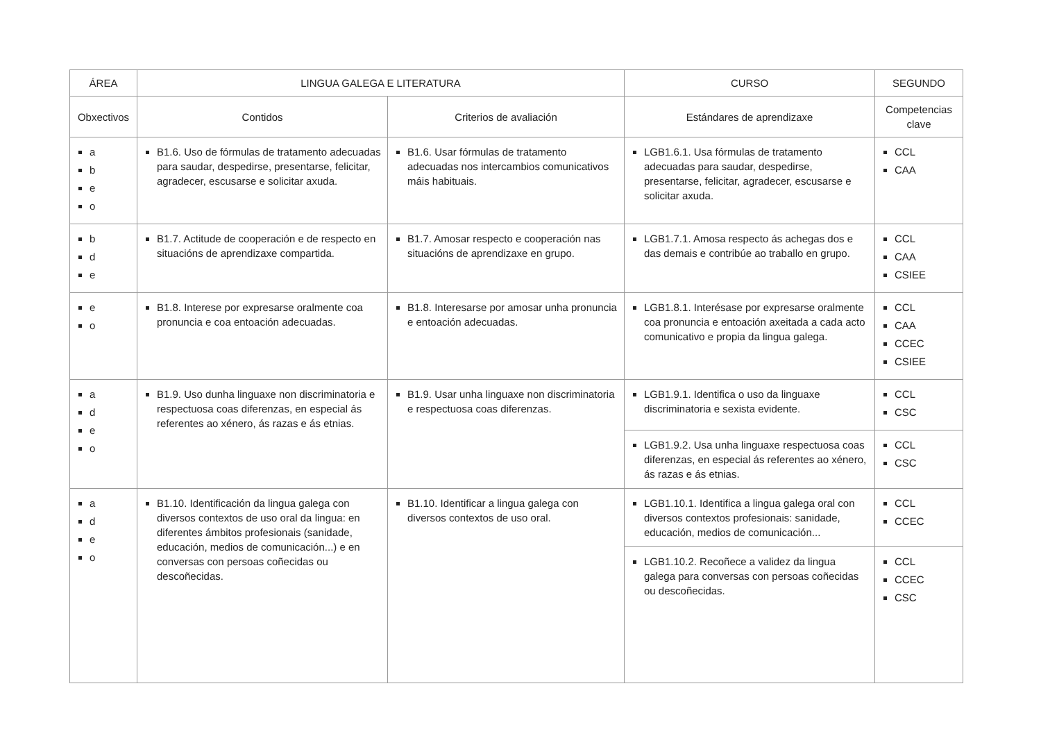| ÁREA | LINGUA GALEGA E LITERATURA | | CURSO | SEGUNDO |
| --- | --- | --- | --- | --- |
| Obxectivos | Contidos | Criterios de avaliación | Estándares de aprendizaxe | Competencias clave |
| a b e o | B1.6. Uso de fórmulas de tratamento adecuadas para saudar, despedirse, presentarse, felicitar, agradecer, escusarse e solicitar axuda. | B1.6. Usar fórmulas de tratamento adecuadas nos intercambios comunicativos máis habituais. | LGB1.6.1. Usa fórmulas de tratamento adecuadas para saudar, despedirse, presentarse, felicitar, agradecer, escusarse e solicitar axuda. | CCL CAA |
| b d e | B1.7. Actitude de cooperación e de respecto en situacións de aprendizaxe compartida. | B1.7. Amosar respecto e cooperación nas situacións de aprendizaxe en grupo. | LGB1.7.1. Amosa respecto ás achegas dos e das demais e contribúe ao traballo en grupo. | CCL CAA CSIEE |
| e o | B1.8. Interese por expresarse oralmente coa pronuncia e coa entoación adecuadas. | B1.8. Interesarse por amosar unha pronuncia e entoación adecuadas. | LGB1.8.1. Interésase por expresarse oralmente coa pronuncia e entoación axeitada a cada acto comunicativo e propia da lingua galega. | CCL CAA CCEC CSIEE |
| a d e o | B1.9. Uso dunha linguaxe non discriminatoria e respectuosa coas diferenzas, en especial ás referentes ao xénero, ás razas e ás etnias. | B1.9. Usar unha linguaxe non discriminatoria e respectuosa coas diferenzas. | LGB1.9.1. Identifica o uso da linguaxe discriminatoria e sexista evidente. | CCL CSC |
| | | | LGB1.9.2. Usa unha linguaxe respectuosa coas diferenzas, en especial ás referentes ao xénero, ás razas e ás etnias. | CCL CSC |
| a d e o | B1.10. Identificación da lingua galega con diversos contextos de uso oral da lingua: en diferentes ámbitos profesionais (sanidade, educación, medios de comunicación...) e en conversas con persoas coñecidas ou descoñecidas. | B1.10. Identificar a lingua galega con diversos contextos de uso oral. | LGB1.10.1. Identifica a lingua galega oral con diversos contextos profesionais: sanidade, educación, medios de comunicación... | CCL CCEC |
| | | | LGB1.10.2. Recoñece a validez da lingua galega para conversas con persoas coñecidas ou descoñecidas. | CCL CCEC CSC |